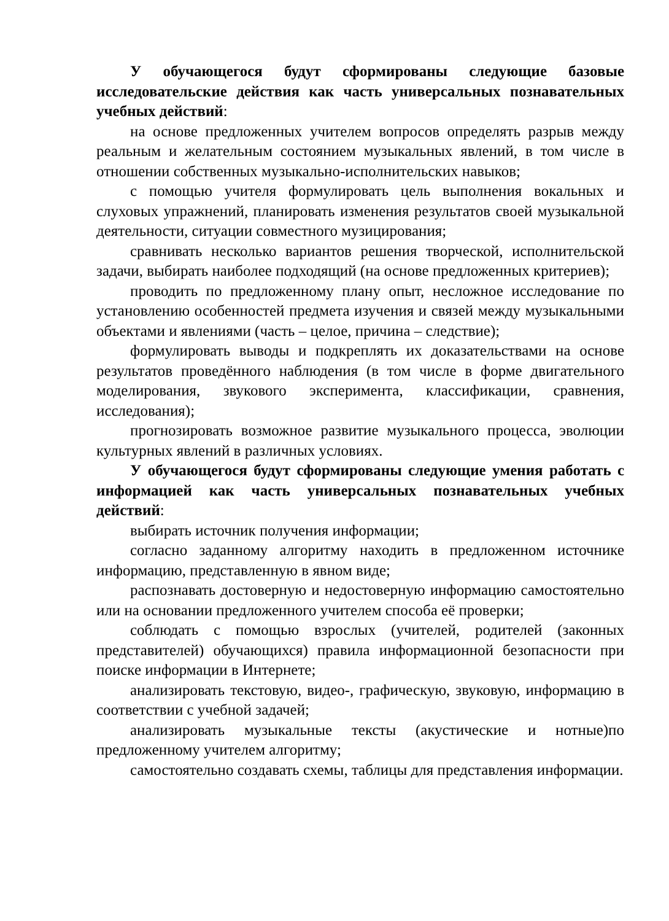У обучающегося будут сформированы следующие базовые исследовательские действия как часть универсальных познавательных учебных действий:
на основе предложенных учителем вопросов определять разрыв между реальным и желательным состоянием музыкальных явлений, в том числе в отношении собственных музыкально-исполнительских навыков;
с помощью учителя формулировать цель выполнения вокальных и слуховых упражнений, планировать изменения результатов своей музыкальной деятельности, ситуации совместного музицирования;
сравнивать несколько вариантов решения творческой, исполнительской задачи, выбирать наиболее подходящий (на основе предложенных критериев);
проводить по предложенному плану опыт, несложное исследование по установлению особенностей предмета изучения и связей между музыкальными объектами и явлениями (часть – целое, причина – следствие);
формулировать выводы и подкреплять их доказательствами на основе результатов проведённого наблюдения (в том числе в форме двигательного моделирования, звукового эксперимента, классификации, сравнения, исследования);
прогнозировать возможное развитие музыкального процесса, эволюции культурных явлений в различных условиях.
У обучающегося будут сформированы следующие умения работать с информацией как часть универсальных познавательных учебных действий:
выбирать источник получения информации;
согласно заданному алгоритму находить в предложенном источнике информацию, представленную в явном виде;
распознавать достоверную и недостоверную информацию самостоятельно или на основании предложенного учителем способа её проверки;
соблюдать с помощью взрослых (учителей, родителей (законных представителей) обучающихся) правила информационной безопасности при поиске информации в Интернете;
анализировать текстовую, видео-, графическую, звуковую, информацию в соответствии с учебной задачей;
анализировать музыкальные тексты (акустические и нотные)по предложенному учителем алгоритму;
самостоятельно создавать схемы, таблицы для представления информации.